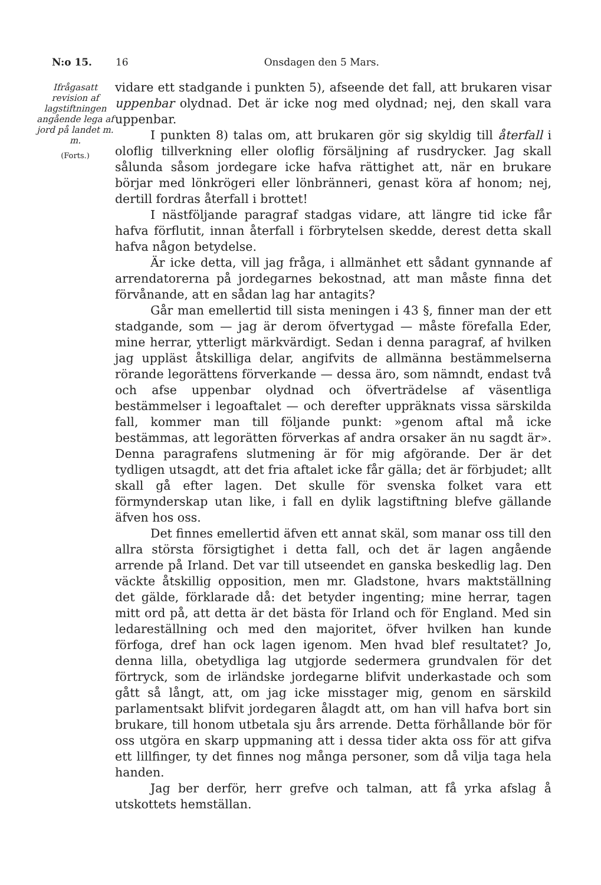N:o 15. 16 Onsdagen den 5 Mars.
Ifrågasatt revision af lagstiftningen angående lega af jord på landet m. m.
(Forts.)
vidare ett stadgande i punkten 5), afseende det fall, att brukaren visar uppenbar olydnad. Det är icke nog med olydnad; nej, den skall vara uppenbar.
I punkten 8) talas om, att brukaren gör sig skyldig till återfall i oloflig tillverkning eller oloflig försäljning af rusdrycker. Jag skall sålunda såsom jordegare icke hafva rättighet att, när en brukare börjar med lönkrögeri eller lönbränneri, genast köra af honom; nej, dertill fordras återfall i brottet!
I nästföljande paragraf stadgas vidare, att längre tid icke får hafva förflutit, innan återfall i förbrytelsen skedde, derest detta skall hafva någon betydelse.
Är icke detta, vill jag fråga, i allmänhet ett sådant gynnande af arrendatorerna på jordegarnes bekostnad, att man måste finna det förvånande, att en sådan lag har antagits?
Går man emellertid till sista meningen i 43 §, finner man der ett stadgande, som — jag är derom öfvertygad — måste förefalla Eder, mine herrar, ytterligt märkvärdigt. Sedan i denna paragraf, af hvilken jag uppläst åtskilliga delar, angifvits de allmänna bestämmelserna rörande legorättens förverkande — dessa äro, som nämndt, endast två och afse uppenbar olydnad och öfverträdelse af väsentliga bestämmelser i legoaftalet — och derefter uppräknats vissa särskilda fall, kommer man till följande punkt: »genom aftal må icke bestämmas, att legorätten förverkas af andra orsaker än nu sagdt är». Denna paragrafens slutmening är för mig afgörande. Der är det tydligen utsagdt, att det fria aftalet icke får gälla; det är förbjudet; allt skall gå efter lagen. Det skulle för svenska folket vara ett förmynderskap utan like, i fall en dylik lagstiftning blefve gällande äfven hos oss.
Det finnes emellertid äfven ett annat skäl, som manar oss till den allra största försigtighet i detta fall, och det är lagen angående arrende på Irland. Det var till utseendet en ganska beskedlig lag. Den väckte åtskillig opposition, men mr. Gladstone, hvars maktställning det gälde, förklarade då: det betyder ingenting; mine herrar, tagen mitt ord på, att detta är det bästa för Irland och för England. Med sin ledareställning och med den majoritet, öfver hvilken han kunde förfoga, dref han ock lagen igenom. Men hvad blef resultatet? Jo, denna lilla, obetydliga lag utgjorde sedermera grundvalen för det förtryck, som de irländske jordegarne blifvit underkastade och som gått så långt, att, om jag icke misstager mig, genom en särskild parlamentsakt blifvit jordegaren ålagdt att, om han vill hafva bort sin brukare, till honom utbetala sju års arrende. Detta förhållande bör för oss utgöra en skarp uppmaning att i dessa tider akta oss för att gifva ett lillfinger, ty det finnes nog många personer, som då vilja taga hela handen.
Jag ber derför, herr grefve och talman, att få yrka afslag å utskottets hemställan.